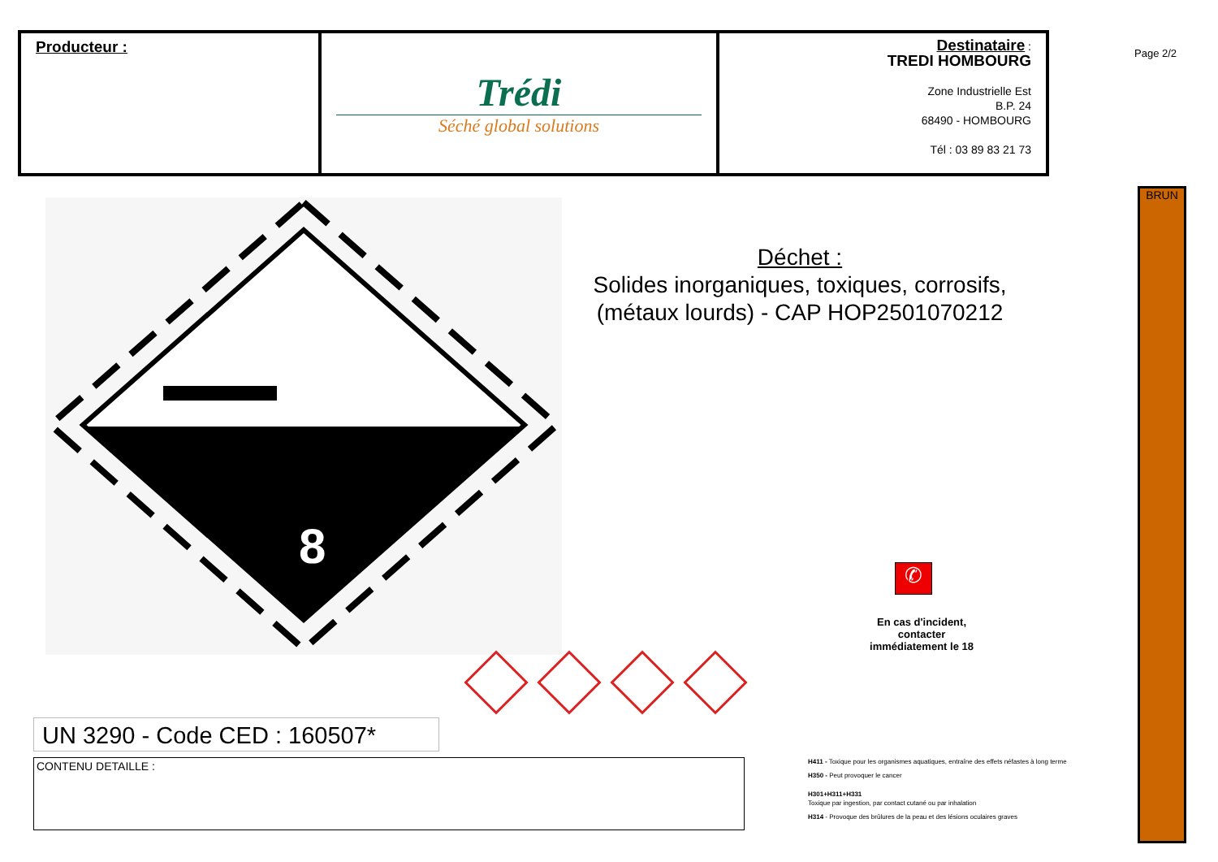| Producteur : | Trédi Séché global solutions | Destinataire : TREDI HOMBOURG Zone Industrielle Est B.P. 24 68490 - HOMBOURG Tél : 03 89 83 21 73 |
Page 2/2
BRUN
8
Déchet :
Solides inorganiques, toxiques, corrosifs, (métaux lourds) - CAP HOP2501070212
✆
En cas d'incident,
contacter
immédiatement le 18
UN 3290 - Code CED : 160507*
CONTENU DETAILLE :
H411 - Toxique pour les organismes aquatiques, entraîne des effets néfastes à long terme
H350 - Peut provoquer le cancer
H301+H311+H331
Toxique par ingestion, par contact cutané ou par inhalation
H314 - Provoque des brûlures de la peau et des lésions oculaires graves